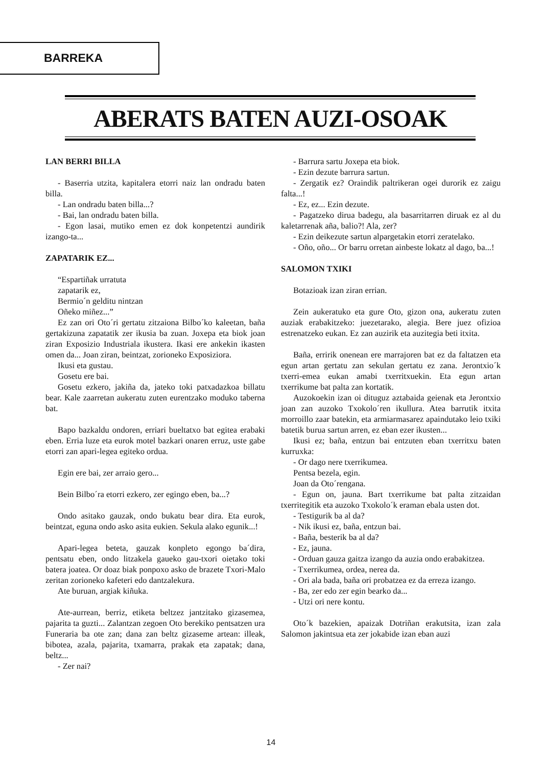BARREKA
ABERATS BATEN AUZI-OSOAK
LAN BERRI BILLA
- Baserria utzita, kapitalera etorri naiz lan ondradu baten billa.
- Lan ondradu baten billa...?
- Bai, lan ondradu baten billa.
- Egon lasai, mutiko emen ez dok konpetentzi aundirik izango-ta...
ZAPATARIK EZ...
“Espartiñak urratuta
zapatarik ez,
Bermio´n gelditu nintzan
Oñeko miñez...”
Ez zan ori Oto´ri gertatu zitzaiona Bilbo´ko kaleetan, baña gertakizuna zapatatik zer ikusia ba zuan. Joxepa eta biok joan ziran Exposizio Industriala ikustera. Ikasi ere ankekin ikasten omen da... Joan ziran, beintzat, zorioneko Exposiziora.
Ikusi eta gustau.
Gosetu ere bai.
Gosetu ezkero, jakiña da, jateko toki patxadazkoa billatu bear. Kale zaarretan aukeratu zuten eurentzako moduko taberna bat.
Bapo bazkaldu ondoren, erriari bueltatxo bat egitea erabaki eben. Erria luze eta eurok motel bazkari onaren erruz, uste gabe etorri zan apari-legea egiteko ordua.
Egin ere bai, zer arraio gero...
Bein Bilbo´ra etorri ezkero, zer egingo eben, ba...?
Ondo asitako gauzak, ondo bukatu bear dira. Eta eurok, beintzat, eguna ondo asko asita eukien. Sekula alako egunik...!
Apari-legea beteta, gauzak konpleto egongo ba´dira, pentsatu eben, ondo litzakela gaueko gau-txori oietako toki batera joatea. Or doaz biak ponpoxo asko de brazete Txori-Malo zeritan zorioneko kafeteri edo dantzalekura.
Ate buruan, argiak kiñuka.
Ate-aurrean, berriz, etiketa beltzez jantzitako gizasemea, pajarita ta guzti... Zalantzan zegoen Oto berekiko pentsatzen ura Funeraria ba ote zan; dana zan beltz gizaseme artean: illeak, bibotea, azala, pajarita, txamarra, prakak eta zapatak; dana, beltz...
- Zer nai?
- Barrura sartu Joxepa eta biok.
- Ezin dezute barrura sartun.
- Zergatik ez? Oraindik paltrikeran ogei durorik ez zaigu falta...!
- Ez, ez... Ezin dezute.
- Pagatzeko dirua badegu, ala basarritarren diruak ez al du kaletarrenak aña, balio?! Ala, zer?
- Ezin deikezute sartun alpargetakin etorri zeratelako.
- Oño, oño... Or barru orretan ainbeste lokatz al dago, ba...!
SALOMON TXIKI
Botazioak izan ziran errian.
Zein aukeratuko eta gure Oto, gizon ona, aukeratu zuten auziak erabakitzeko: juezetarako, alegia. Bere juez ofizioa estrenatzeko eukan. Ez zan auzirik eta auzitegia beti itxita.
Baña, erririk onenean ere marrajoren bat ez da faltatzen eta egun artan gertatu zan sekulan gertatu ez zana. Jerontxio´k txerri-emea eukan amabi txerritxuekin. Eta egun artan txerrikume bat palta zan kortatik.
Auzokoekin izan oi dituguz aztabaida geienak eta Jerontxio joan zan auzoko Txokolo´ren ikullura. Atea barrutik itxita morroillo zaar batekin, eta armiarmasarez apaindutako leio txiki batetik burua sartun arren, ez eban ezer ikusten...
Ikusi ez; baña, entzun bai entzuten eban txerritxu baten kurruxka:
- Or dago nere txerrikumea.
Pentsa bezela, egin.
Joan da Oto´rengana.
- Egun on, jauna. Bart txerrikume bat palta zitzaidan txerritegitik eta auzoko Txokolo´k eraman ebala usten dot.
- Testigurik ba al da?
- Nik ikusi ez, baña, entzun bai.
- Baña, besterik ba al da?
- Ez, jauna.
- Orduan gauza gaitza izango da auzia ondo erabakitzea.
- Txerrikumea, ordea, nerea da.
- Ori ala bada, baña ori probatzea ez da erreza izango.
- Ba, zer edo zer egin bearko da...
- Utzi ori nere kontu.
Oto´k bazekien, apaizak Dotriñan erakutsita, izan zala Salomon jakintsua eta zer jokabide izan eban auzi
14